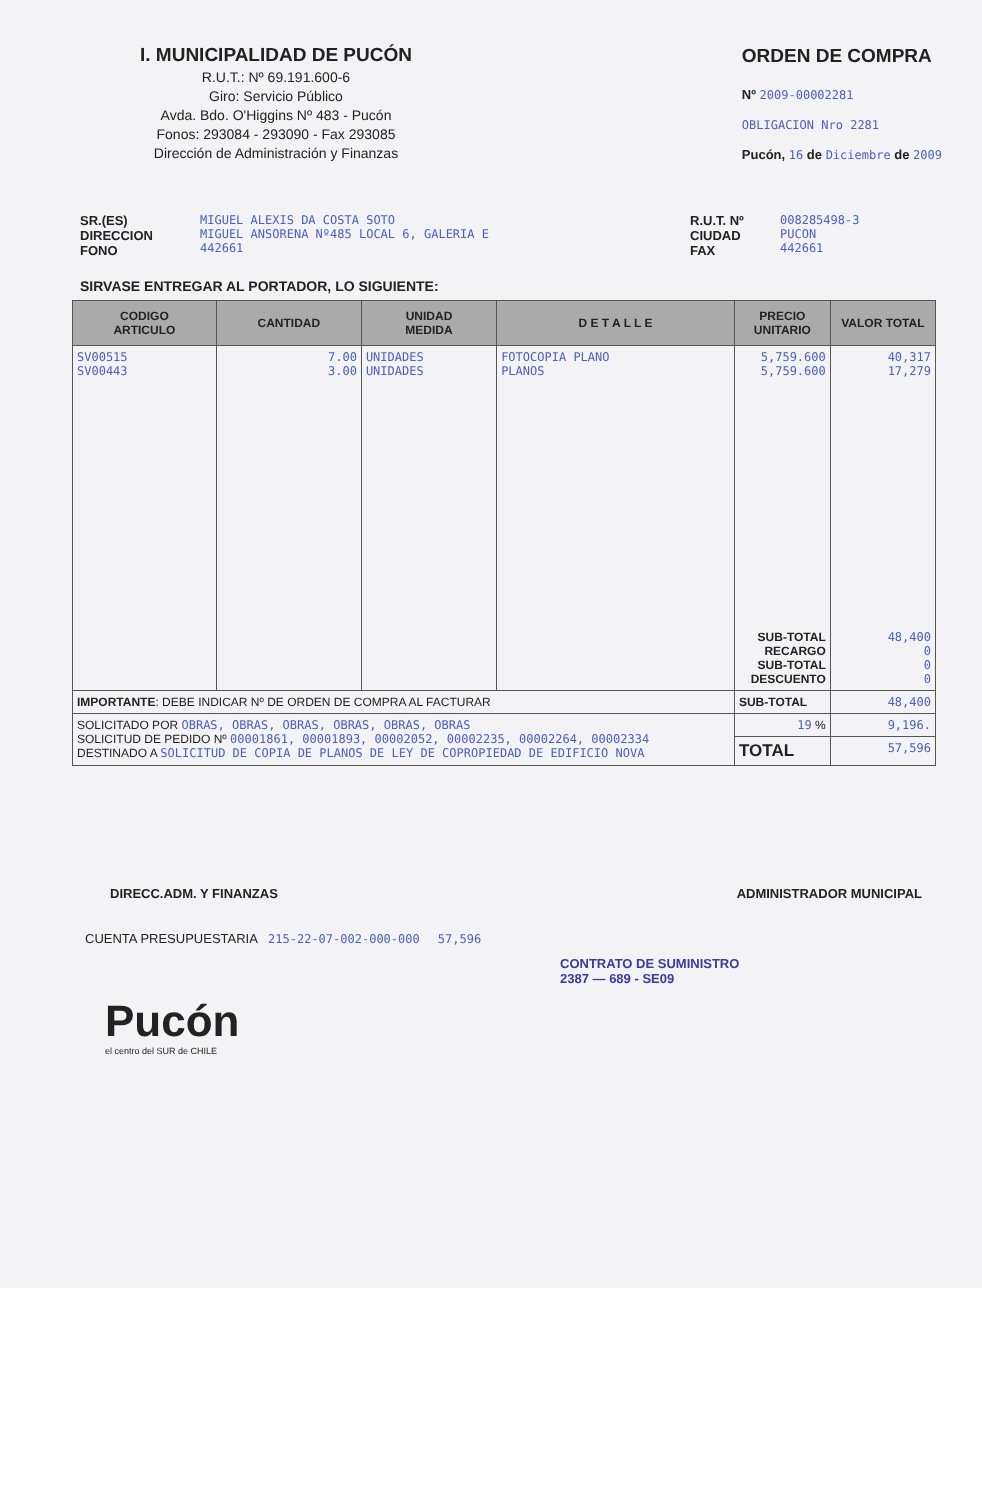I. MUNICIPALIDAD DE PUCÓN
R.U.T.: Nº 69.191.600-6
Giro: Servicio Público
Avda. Bdo. O'Higgins Nº 483 - Pucón
Fonos: 293084 - 293090 - Fax 293085
Dirección de Administración y Finanzas
ORDEN DE COMPRA
Nº 2009-00002281
OBLIGACION Nro 2281
Pucón, 16 de Diciembre de 2009
SR.(ES)
DIRECCION
FONO
MIGUEL ALEXIS DA COSTA SOTO
MIGUEL ANSORENA Nº485 LOCAL 6, GALERIA E
442661
R.U.T. Nº
CIUDAD
FAX
008285498-3
PUCON
442661
SIRVASE ENTREGAR AL PORTADOR, LO SIGUIENTE:
| CODIGO ARTICULO | CANTIDAD | UNIDAD MEDIDA | D E T A L L E | PRECIO UNITARIO | VALOR TOTAL |
| --- | --- | --- | --- | --- | --- |
| SV00515 SV00443 | 7.00 3.00 | UNIDADES UNIDADES | FOTOCOPIA PLANO PLANOS | 5,759.600 5,759.600 SUB-TOTAL RECARGO SUB-TOTAL DESCUENTO | 40,317 17,279 48,400 0 0 0 |
| IMPORTANTE : DEBE INDICAR Nº DE ORDEN DE COMPRA AL FACTURAR | | | | SUB-TOTAL | 48,400 |
| SOLICITADO POR OBRAS, OBRAS, OBRAS, OBRAS, OBRAS, OBRAS SOLICITUD DE PEDIDO Nº 00001861, 00001893, 00002052, 00002235, 00002264, 00002334 DESTINADO A SOLICITUD DE COPIA DE PLANOS DE LEY DE COPROPIEDAD DE EDIFICIO NOVA | | | | 19 % | 9,196. |
| | | | | TOTAL | 57,596 |
DIRECC.ADM. Y FINANZAS ADMINISTRADOR MUNICIPAL
CUENTA PRESUPUESTARIA 215-22-07-002-000-000 57,596
CONTRATO DE SUMINISTRO
2387 — 689 - SE09
Pucón
el centro del SUR de CHILE